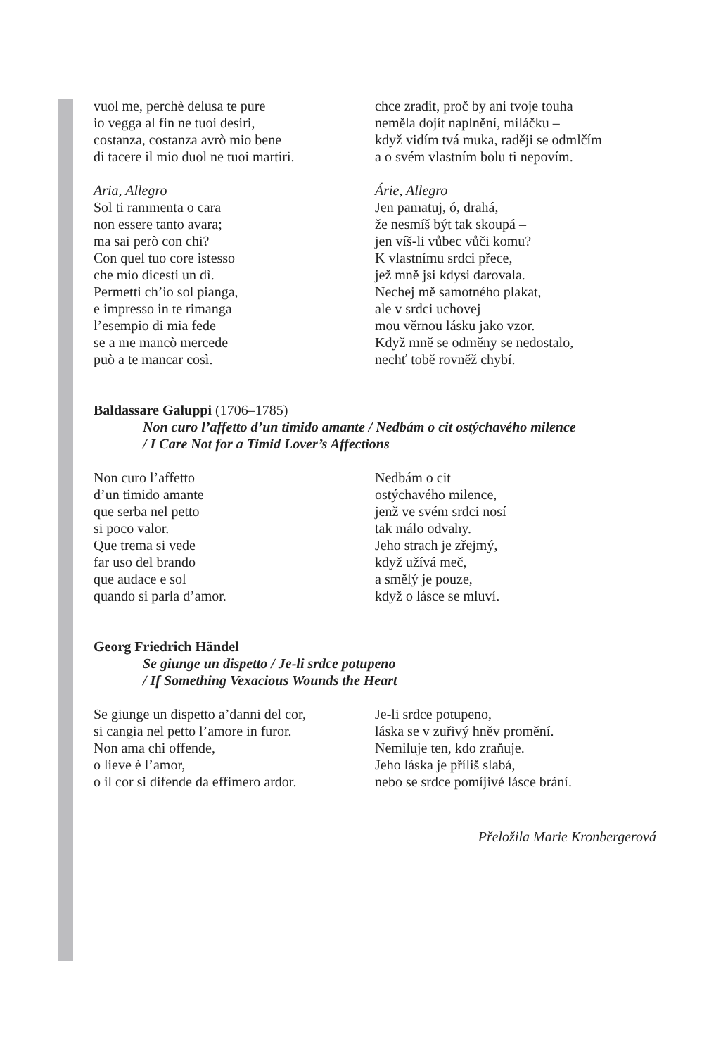vuol me, perchè delusa te pure
io vegga al fin ne tuoi desiri,
costanza, costanza avrò mio bene
di tacere il mio duol ne tuoi martiri.
Aria, Allegro
Sol ti rammenta o cara
non essere tanto avara;
ma sai però con chi?
Con quel tuo core istesso
che mio dicesti un dì.
Permetti ch’io sol pianga,
e impresso in te rimanga
l’esempio di mia fede
se a me mancò mercede
può a te mancar così.
chce zradit, proč by ani tvoje touha
neměla dojít naplnění, miláčku –
když vidím tvá muka, raději se odmlčím
a o svém vlastním bolu ti nepovím.
Árie, Allegro
Jen pamatuj, ó, drahá,
že nesmíš být tak skoupá –
jen víš-li vůbec vůči komu?
K vlastnímu srdci přece,
jež mně jsi kdysi darovala.
Nechej mě samotného plakat,
ale v srdci uchovej
mou věrnou lásku jako vzor.
Když mně se odměny se nedostalo,
nechť tobě rovněž chybí.
Baldassare Galuppi (1706–1785)
Non curo l’affetto d’un timido amante / Nedbám o cit ostýchavého milence
/ I Care Not for a Timid Lover’s Affections
Non curo l’affetto
d’un timido amante
que serba nel petto
si poco valor.
Que trema si vede
far uso del brando
que audace e sol
quando si parla d’amor.
Nedbám o cit
ostýchavého milence,
jenž ve svém srdci nosí
tak málo odvahy.
Jeho strach je zřejmý,
když užívá meč,
a smělý je pouze,
když o lásce se mluví.
Georg Friedrich Händel
Se giunge un dispetto / Je-li srdce potupeno
/ If Something Vexacious Wounds the Heart
Se giunge un dispetto a’danni del cor,
si cangia nel petto l’amore in furor.
Non ama chi offende,
o lieve è l’amor,
o il cor si difende da effimero ardor.
Je-li srdce potupeno,
láska se v zuřivý hněv promění.
Nemiluje ten, kdo zraňuje.
Jeho láska je příliš slabá,
nebo se srdce pomíjivé lásce brání.
Přeložila Marie Kronbergerová